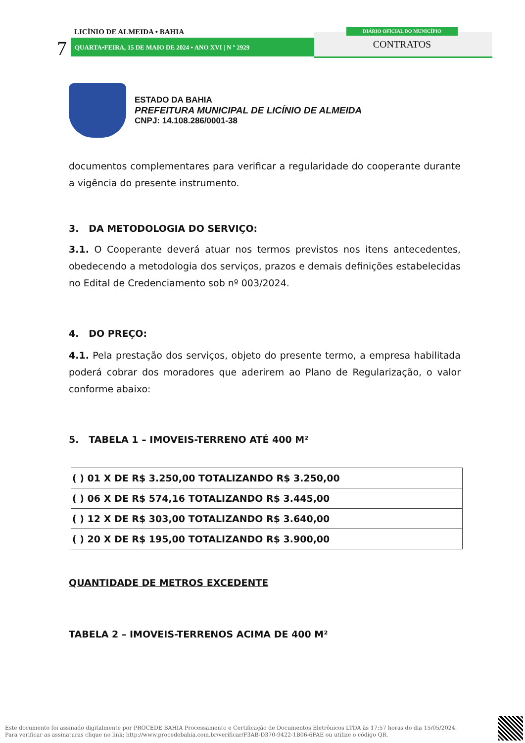7
LICÍNIO DE ALMEIDA • BAHIA
QUARTA•FEIRA, 15 DE MAIO DE 2024 • ANO XVI | N º 2929
DIÁRIO OFICIAL DO MUNICÍPIO
CONTRATOS
ESTADO DA BAHIA
PREFEITURA MUNICIPAL DE LICÍNIO DE ALMEIDA
CNPJ: 14.108.286/0001-38
documentos complementares para verificar a regularidade do cooperante durante a vigência do presente instrumento.
3. DA METODOLOGIA DO SERVIÇO:
3.1. O Cooperante deverá atuar nos termos previstos nos itens antecedentes, obedecendo a metodologia dos serviços, prazos e demais definições estabelecidas no Edital de Credenciamento sob nº 003/2024.
4. DO PREÇO:
4.1. Pela prestação dos serviços, objeto do presente termo, a empresa habilitada poderá cobrar dos moradores que aderirem ao Plano de Regularização, o valor conforme abaixo:
5. TABELA 1 – IMOVEIS-TERRENO ATÉ 400 M²
| ( ) 01 X DE R$ 3.250,00 TOTALIZANDO R$ 3.250,00 |
| ( ) 06 X DE R$ 574,16 TOTALIZANDO R$ 3.445,00 |
| ( ) 12 X DE R$ 303,00 TOTALIZANDO R$ 3.640,00 |
| ( ) 20 X DE R$ 195,00 TOTALIZANDO R$ 3.900,00 |
QUANTIDADE DE METROS EXCEDENTE
TABELA 2 – IMOVEIS-TERRENOS ACIMA DE 400 M²
Este documento foi assinado digitalmente por PROCEDE BAHIA Processamento e Certificação de Documentos Eletrônicos LTDA às 17:57 horas do dia 15/05/2024.
Para verificar as assinaturas clique no link: http://www.procedebahia.com.br/verificar/F3AB-D370-9422-1B06-6FAE ou utilize o código QR.